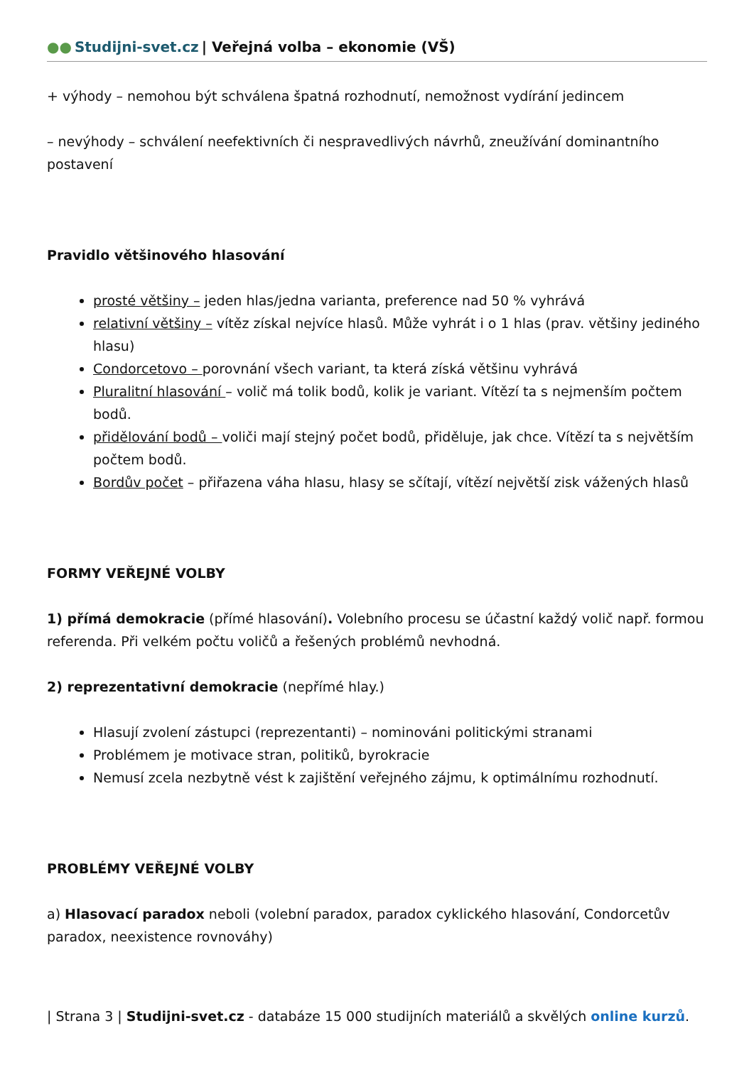●● Studijni-svet.cz | Veřejná volba – ekonomie (VŠ)
+ výhody – nemohou být schválena špatná rozhodnutí, nemožnost vydírání jedincem
– nevýhody – schválení neefektivních či nespravedlivých návrhů, zneužívání dominantního postavení
Pravidlo většinového hlasování
prosté většiny – jeden hlas/jedna varianta, preference nad 50 % vyhrává
relativní většiny – vítěz získal nejvíce hlasů. Může vyhrát i o 1 hlas (prav. většiny jediného hlasu)
Condorcetovo – porovnání všech variant, ta která získá většinu vyhrává
Pluralitní hlasování – volič má tolik bodů, kolik je variant. Vítězí ta s nejmenším počtem bodů.
přidělování bodů – voliči mají stejný počet bodů, přiděluje, jak chce. Vítězí ta s největším počtem bodů.
Bordův počet – přiřazena váha hlasu, hlasy se sčítají, vítězí největší zisk vážených hlasů
FORMY VEŘEJNÉ VOLBY
1) přímá demokracie (přímé hlasování). Volebního procesu se účastní každý volič např. formou referenda. Při velkém počtu voličů a řešených problémů nevhodná.
2) reprezentativní demokracie (nepřímé hlay.)
Hlasují zvolení zástupci (reprezentanti) – nominováni politickými stranami
Problémem je motivace stran, politiků, byrokracie
Nemusí zcela nezbytně vést k zajištění veřejného zájmu, k optimálnímu rozhodnutí.
PROBLÉMY VEŘEJNÉ VOLBY
a) Hlasovací paradox neboli (volební paradox, paradox cyklického hlasování, Condorcetův paradox, neexistence rovnováhy)
| Strana 3 | Studijni-svet.cz - databáze 15 000 studijních materiálů a skvělých online kurzů.